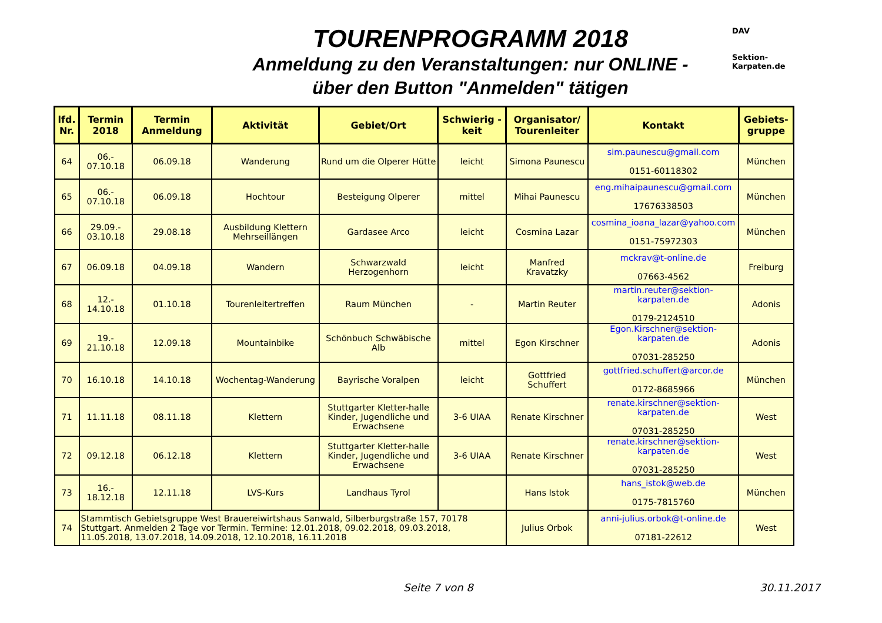TOURENPROGRAMM 2018
Anmeldung zu den Veranstaltungen: nur ONLINE -
über den Button "Anmelden" tätigen
DAV
Sektion-Karpaten.de
| lfd. Nr. | Termin 2018 | Termin Anmeldung | Aktivität | Gebiet/Ort | Schwierig - keit | Organisator/ Tourenleiter | Kontakt | Gebiets-gruppe |
| --- | --- | --- | --- | --- | --- | --- | --- | --- |
| 64 | 06.- 07.10.18 | 06.09.18 | Wanderung | Rund um die Olperer Hütte | leicht | Simona Paunescu | sim.paunescu@gmail.com 0151-60118302 | München |
| 65 | 06.- 07.10.18 | 06.09.18 | Hochtour | Besteigung Olperer | mittel | Mihai Paunescu | eng.mihaipaunescu@gmail.com 17676338503 | München |
| 66 | 29.09.- 03.10.18 | 29.08.18 | Ausbildung Klettern Mehrseillängen | Gardasee Arco | leicht | Cosmina Lazar | cosmina_ioana_lazar@yahoo.com 0151-75972303 | München |
| 67 | 06.09.18 | 04.09.18 | Wandern | Schwarzwald Herzogenhorn | leicht | Manfred Kravatzky | mckrav@t-online.de 07663-4562 | Freiburg |
| 68 | 12.- 14.10.18 | 01.10.18 | Tourenleitertreffen | Raum München | - | Martin Reuter | martin.reuter@sektion-karpaten.de 0179-2124510 | Adonis |
| 69 | 19.- 21.10.18 | 12.09.18 | Mountainbike | Schönbuch Schwäbische Alb | mittel | Egon Kirschner | Egon.Kirschner@sektion-karpaten.de 07031-285250 | Adonis |
| 70 | 16.10.18 | 14.10.18 | Wochentag-Wanderung | Bayrische Voralpen | leicht | Gottfried Schuffert | gottfried.schuffert@arcor.de 0172-8685966 | München |
| 71 | 11.11.18 | 08.11.18 | Klettern | Stuttgarter Kletter-halle Kinder, Jugendliche und Erwachsene | 3-6 UIAA | Renate Kirschner | renate.kirschner@sektion-karpaten.de 07031-285250 | West |
| 72 | 09.12.18 | 06.12.18 | Klettern | Stuttgarter Kletter-halle Kinder, Jugendliche und Erwachsene | 3-6 UIAA | Renate Kirschner | renate.kirschner@sektion-karpaten.de 07031-285250 | West |
| 73 | 16.- 18.12.18 | 12.11.18 | LVS-Kurs | Landhaus Tyrol | | Hans Istok | hans_istok@web.de 0175-7815760 | München |
| 74 | Stammtisch Gebietsgruppe West Brauereiwirtshaus Sanwald, Silberburgstraße 157, 70178 Stuttgart. Anmelden 2 Tage vor Termin. Termine: 12.01.2018, 09.02.2018, 09.03.2018, 11.05.2018, 13.07.2018, 14.09.2018, 12.10.2018, 16.11.2018 | | | | | Julius Orbok | anni-julius.orbok@t-online.de 07181-22612 | West |
Seite 7 von 8 30.11.2017